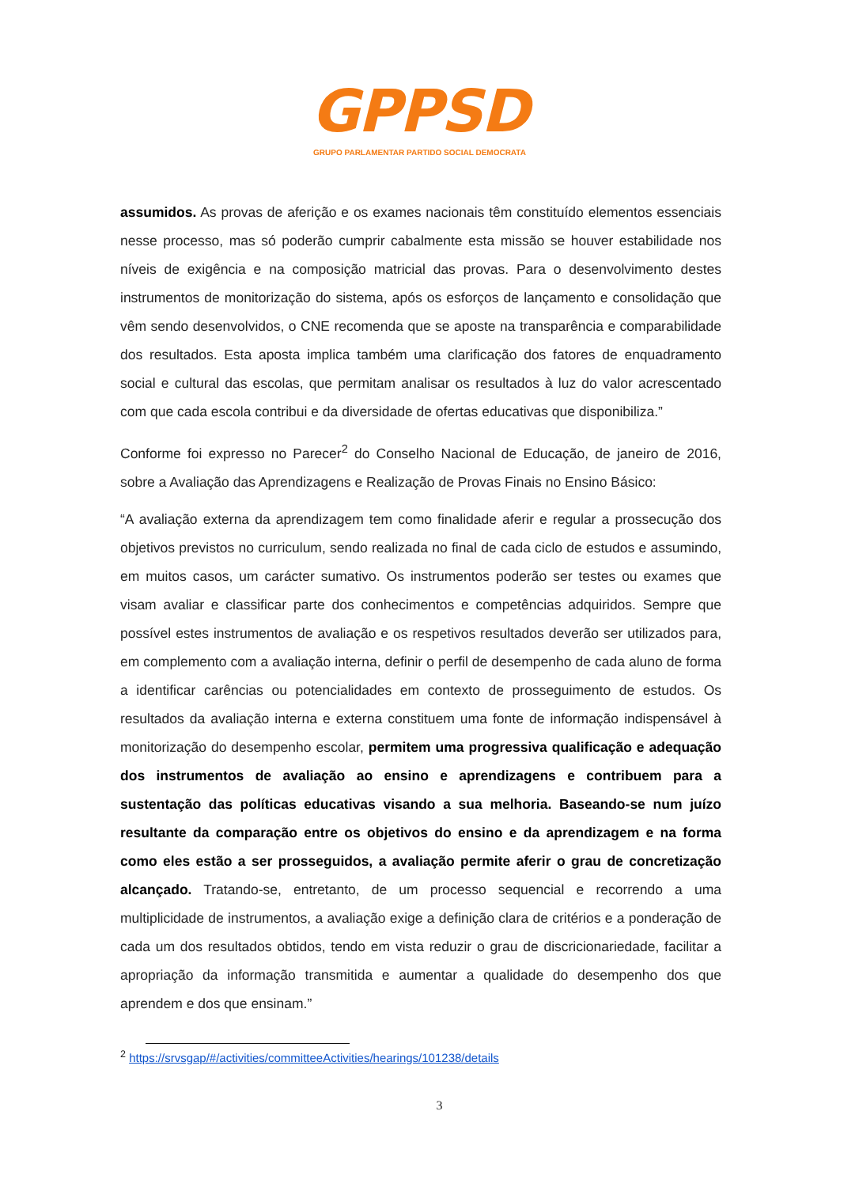GPPSD
GRUPO PARLAMENTAR PARTIDO SOCIAL DEMOCRATA
assumidos. As provas de aferição e os exames nacionais têm constituído elementos essenciais nesse processo, mas só poderão cumprir cabalmente esta missão se houver estabilidade nos níveis de exigência e na composição matricial das provas. Para o desenvolvimento destes instrumentos de monitorização do sistema, após os esforços de lançamento e consolidação que vêm sendo desenvolvidos, o CNE recomenda que se aposte na transparência e comparabilidade dos resultados. Esta aposta implica também uma clarificação dos fatores de enquadramento social e cultural das escolas, que permitam analisar os resultados à luz do valor acrescentado com que cada escola contribui e da diversidade de ofertas educativas que disponibiliza.”
Conforme foi expresso no Parecer<sup>2</sup> do Conselho Nacional de Educação, de janeiro de 2016, sobre a Avaliação das Aprendizagens e Realização de Provas Finais no Ensino Básico:
“A avaliação externa da aprendizagem tem como finalidade aferir e regular a prossecução dos objetivos previstos no curriculum, sendo realizada no final de cada ciclo de estudos e assumindo, em muitos casos, um carácter sumativo. Os instrumentos poderão ser testes ou exames que visam avaliar e classificar parte dos conhecimentos e competências adquiridos. Sempre que possível estes instrumentos de avaliação e os respetivos resultados deverão ser utilizados para, em complemento com a avaliação interna, definir o perfil de desempenho de cada aluno de forma a identificar carências ou potencialidades em contexto de prosseguimento de estudos. Os resultados da avaliação interna e externa constituem uma fonte de informação indispensável à monitorização do desempenho escolar, permitem uma progressiva qualificação e adequação dos instrumentos de avaliação ao ensino e aprendizagens e contribuem para a sustentação das políticas educativas visando a sua melhoria. Baseando-se num juízo resultante da comparação entre os objetivos do ensino e da aprendizagem e na forma como eles estão a ser prosseguidos, a avaliação permite aferir o grau de concretização alcançado. Tratando-se, entretanto, de um processo sequencial e recorrendo a uma multiplicidade de instrumentos, a avaliação exige a definição clara de critérios e a ponderação de cada um dos resultados obtidos, tendo em vista reduzir o grau de discricionariedade, facilitar a apropriação da informação transmitida e aumentar a qualidade do desempenho dos que aprendem e dos que ensinam.”
<sup>2</sup> https://srvsgap/#/activities/committeeActivities/hearings/101238/details
3